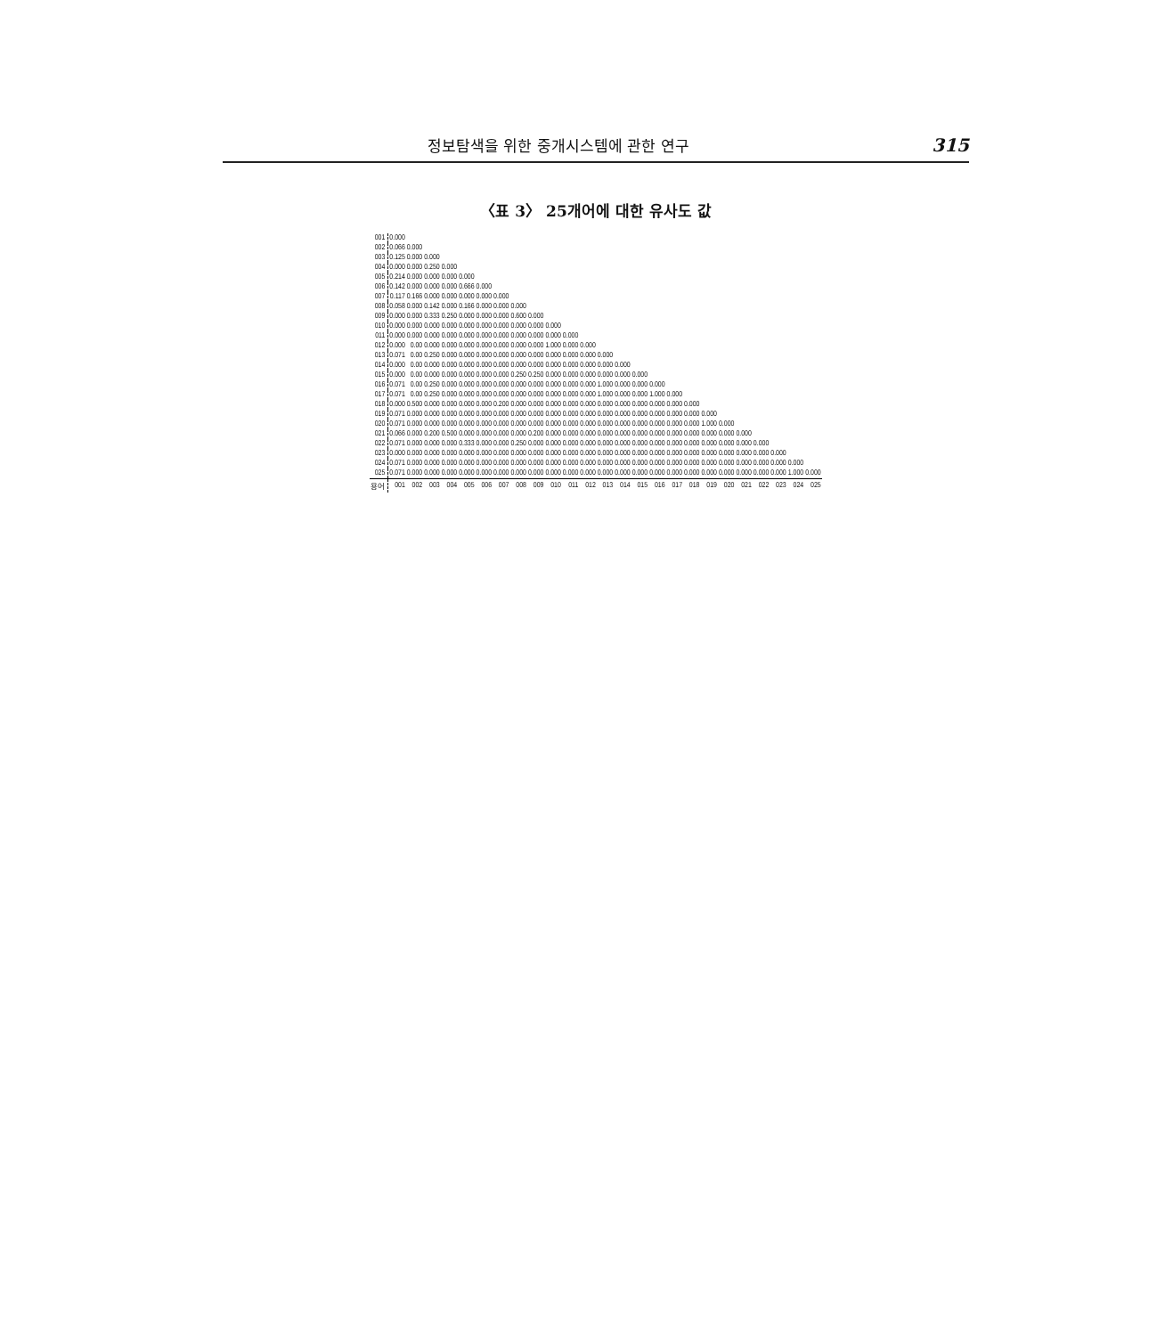정보탐색을 위한 중개시스템에 관한 연구 315
〈표 3〉 25개어에 대한 유사도 값
| 001 | 0.000 | | | | | | | | | | | | | | | | | | | | | | | | |
| 002 | 0.066 | 0.000 | | | | | | | | | | | | | | | | | | | | | | | |
| 003 | 0.125 | 0.000 | 0.000 | | | | | | | | | | | | | | | | | | | | | | |
| 004 | 0.000 | 0.000 | 0.250 | 0.000 | | | | | | | | | | | | | | | | | | | | | |
| 005 | 0.214 | 0.000 | 0.000 | 0.000 | 0.000 | | | | | | | | | | | | | | | | | | | | |
| 006 | 0.142 | 0.000 | 0.000 | 0.000 | 0.666 | 0.000 | | | | | | | | | | | | | | | | | | | |
| 007 | 0.117 | 0.166 | 0.000 | 0.000 | 0.000 | 0.000 | 0.000 | | | | | | | | | | | | | | | | | | |
| 008 | 0.058 | 0.000 | 0.142 | 0.000 | 0.166 | 0.000 | 0.000 | 0.000 | | | | | | | | | | | | | | | | | |
| 009 | 0.000 | 0.000 | 0.333 | 0.250 | 0.000 | 0.000 | 0.000 | 0.600 | 0.000 | | | | | | | | | | | | | | | | |
| 010 | 0.000 | 0.000 | 0.000 | 0.000 | 0.000 | 0.000 | 0.000 | 0.000 | 0.000 | 0.000 | | | | | | | | | | | | | | | |
| 011 | 0.000 | 0.000 | 0.000 | 0.000 | 0.000 | 0.000 | 0.000 | 0.000 | 0.000 | 0.000 | 0.000 | | | | | | | | | | | | | | |
| 012 | 0.000 | 0.00 | 0.000 | 0.000 | 0.000 | 0.000 | 0.000 | 0.000 | 0.000 | 1.000 | 0.000 | 0.000 | | | | | | | | | | | | | |
| 013 | 0.071 | 0.00 | 0.250 | 0.000 | 0.000 | 0.000 | 0.000 | 0.000 | 0.000 | 0.000 | 0.000 | 0.000 | 0.000 | | | | | | | | | | | | |
| 014 | 0.000 | 0.00 | 0.000 | 0.000 | 0.000 | 0.000 | 0.000 | 0.000 | 0.000 | 0.000 | 0.000 | 0.000 | 0.000 | 0.000 | | | | | | | | | | | |
| 015 | 0.000 | 0.00 | 0.000 | 0.000 | 0.000 | 0.000 | 0.000 | 0.250 | 0.250 | 0.000 | 0.000 | 0.000 | 0.000 | 0.000 | 0.000 | | | | | | | | | | |
| 016 | 0.071 | 0.00 | 0.250 | 0.000 | 0.000 | 0.000 | 0.000 | 0.000 | 0.000 | 0.000 | 0.000 | 0.000 | 1.000 | 0.000 | 0.000 | 0.000 | | | | | | | | | |
| 017 | 0.071 | 0.00 | 0.250 | 0.000 | 0.000 | 0.000 | 0.000 | 0.000 | 0.000 | 0.000 | 0.000 | 0.000 | 1.000 | 0.000 | 0.000 | 1.000 | 0.000 | | | | | | | | |
| 018 | 0.000 | 0.500 | 0.000 | 0.000 | 0.000 | 0.000 | 0.200 | 0.000 | 0.000 | 0.000 | 0.000 | 0.000 | 0.000 | 0.000 | 0.000 | 0.000 | 0.000 | 0.000 | | | | | | | |
| 019 | 0.071 | 0.000 | 0.000 | 0.000 | 0.000 | 0.000 | 0.000 | 0.000 | 0.000 | 0.000 | 0.000 | 0.000 | 0.000 | 0.000 | 0.000 | 0.000 | 0.000 | 0.000 | 0.000 | | | | | | |
| 020 | 0.071 | 0.000 | 0.000 | 0.000 | 0.000 | 0.000 | 0.000 | 0.000 | 0.000 | 0.000 | 0.000 | 0.000 | 0.000 | 0.000 | 0.000 | 0.000 | 0.000 | 0.000 | 1.000 | 0.000 | | | | | |
| 021 | 0.066 | 0.000 | 0.200 | 0.500 | 0.000 | 0.000 | 0.000 | 0.000 | 0.200 | 0.000 | 0.000 | 0.000 | 0.000 | 0.000 | 0.000 | 0.000 | 0.000 | 0.000 | 0.000 | 0.000 | 0.000 | | | | |
| 022 | 0.071 | 0.000 | 0.000 | 0.000 | 0.333 | 0.000 | 0.000 | 0.250 | 0.000 | 0.000 | 0.000 | 0.000 | 0.000 | 0.000 | 0.000 | 0.000 | 0.000 | 0.000 | 0.000 | 0.000 | 0.000 | 0.000 | | | |
| 023 | 0.000 | 0.000 | 0.000 | 0.000 | 0.000 | 0.000 | 0.000 | 0.000 | 0.000 | 0.000 | 0.000 | 0.000 | 0.000 | 0.000 | 0.000 | 0.000 | 0.000 | 0.000 | 0.000 | 0.000 | 0.000 | 0.000 | 0.000 | | |
| 024 | 0.071 | 0.000 | 0.000 | 0.000 | 0.000 | 0.000 | 0.000 | 0.000 | 0.000 | 0.000 | 0.000 | 0.000 | 0.000 | 0.000 | 0.000 | 0.000 | 0.000 | 0.000 | 0.000 | 0.000 | 0.000 | 0.000 | 0.000 | 0.000 | |
| 025 | 0.071 | 0.000 | 0.000 | 0.000 | 0.000 | 0.000 | 0.000 | 0.000 | 0.000 | 0.000 | 0.000 | 0.000 | 0.000 | 0.000 | 0.000 | 0.000 | 0.000 | 0.000 | 0.000 | 0.000 | 0.000 | 0.000 | 0.000 | 1.000 | 0.000 |
| 용어 | 001 | 002 | 003 | 004 | 005 | 006 | 007 | 008 | 009 | 010 | 011 | 012 | 013 | 014 | 015 | 016 | 017 | 018 | 019 | 020 | 021 | 022 | 023 | 024 | 025 |